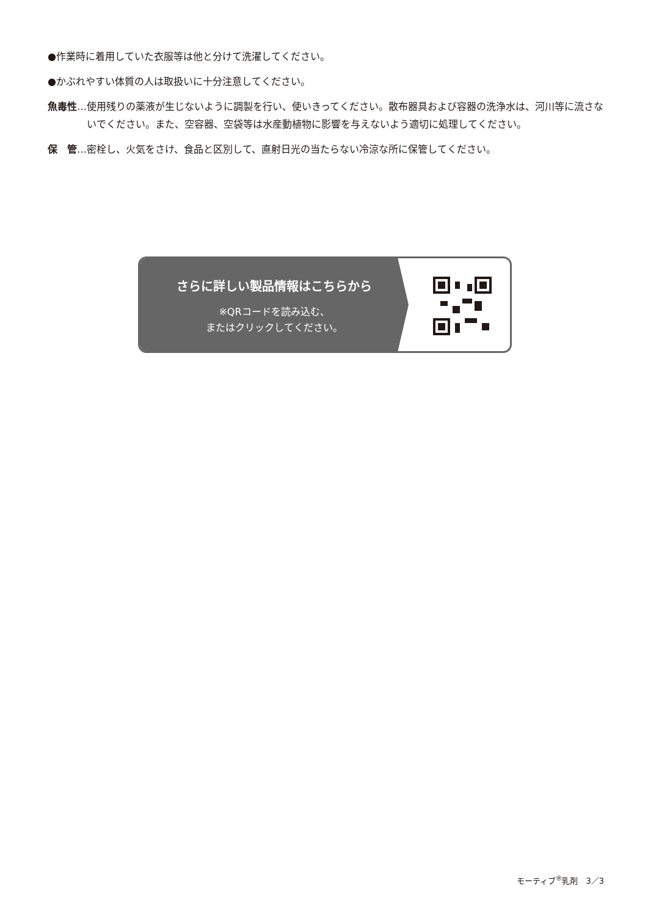●作業時に着用していた衣服等は他と分けて洗濯してください。
●かぶれやすい体質の人は取扱いに十分注意してください。
魚毒性 … 使用残りの薬液が生じないように調製を行い、使いきってください。散布器具および容器の洗浄水は、河川等に流さないでください。また、空容器、空袋等は水産動植物に影響を与えないよう適切に処理してください。
保　管 … 密栓し、火気をさけ、食品と区別して、直射日光の当たらない冷涼な所に保管してください。
さらに詳しい製品情報はこちらから
※QRコードを読み込む、
またはクリックしてください。
モーティブ<sup>®</sup>乳剤　3／3